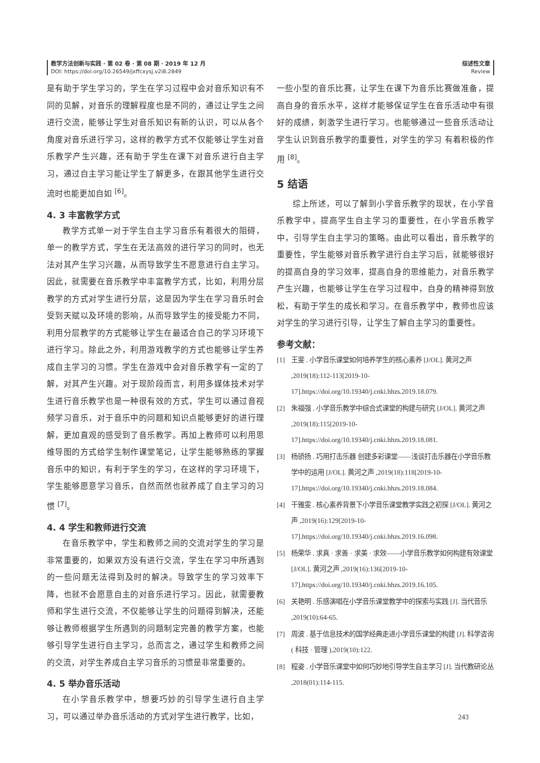教学方法创新与实践 · 第 02 卷 · 第 08 期 · 2019 年 12 月
DOI: https://doi.org/10.26549/jxffcxysj.v2i8.2849
综述性文章
Review
是有助于学生学习的，学生在学习过程中会对音乐知识有不同的见解，对音乐的理解程度也是不同的，通过让学生之间进行交流，能够让学生对音乐知识有新的认识，可以从各个角度对音乐进行学习，这样的教学方式不仅能够让学生对音乐教学产生兴趣，还有助于学生在课下对音乐进行自主学习，通过自主学习能让学生了解更多，在跟其他学生进行交流时也能更加自如 <sup>[6]</sup>。
4. 3 丰富教学方式
教学方式单一对于学生自主学习音乐有着很大的阻碍，单一的教学方式，学生在无法高效的进行学习的同时，也无法对其产生学习兴趣，从而导致学生不愿意进行自主学习。因此，就需要在音乐教学中丰富教学方式，比如，利用分层教学的方式对学生进行分层，这是因为学生在学习音乐时会受到天赋以及环境的影响，从而导致学生的接受能力不同，利用分层教学的方式能够让学生在最适合自己的学习环境下进行学习。除此之外，利用游戏教学的方式也能够让学生养成自主学习的习惯。学生在游戏中会对音乐教学有一定的了解，对其产生兴趣。对于现阶段而言，利用多媒体技术对学生进行音乐教学也是一种很有效的方式，学生可以通过音视频学习音乐，对于音乐中的问题和知识点能够更好的进行理解，更加直观的感受到了音乐教学。再加上教师可以利用思维导图的方式给学生制作课堂笔记，让学生能够熟练的掌握音乐中的知识，有利于学生的学习，在这样的学习环境下，学生能够愿意学习音乐，自然而然也就养成了自主学习的习惯 <sup>[7]</sup>。
4. 4 学生和教师进行交流
在音乐教学中，学生和教师之间的交流对学生的学习是非常重要的，如果双方没有进行交流，学生在学习中所遇到的一些问题无法得到及时的解决。导致学生的学习效率下降，也就不会愿意自主的对音乐进行学习。因此，就需要教师和学生进行交流，不仅能够让学生的问题得到解决，还能够让教师根据学生所遇到的问题制定完善的教学方案，也能够引导学生进行自主学习，总而言之，通过学生和教师之间的交流，对学生养成自主学习音乐的习惯是非常重要的。
4. 5 举办音乐活动
在小学音乐教学中，想要巧妙的引导学生进行自主学习，可以通过举办音乐活动的方式对学生进行教学，比如，
一些小型的音乐比赛，让学生在课下为音乐比赛做准备，提高自身的音乐水平，这样才能够保证学生在音乐活动中有很好的成绩，刺激学生进行学习。也能够通过一些音乐活动让学生认识到音乐教学的重要性，对学生的学习 有着积极的作用 <sup>[8]</sup>。
5 结语
综上所述，可以了解到小学音乐教学的现状，在小学音乐教学中，提高学生自主学习的重要性，在小学音乐教学中，引导学生自主学习的策略。由此可以看出，音乐教学的重要性，学生能够对音乐教学进行自主学习后，就能够很好的提高自身的学习效率，提高自身的思维能力，对音乐教学产生兴趣，也能够让学生在学习过程中，自身的精神得到放松，有助于学生的成长和学习。在音乐教学中，教师也应该对学生的学习进行引导，让学生了解自主学习的重要性。
参考文献：
[1] 王斐 . 小学音乐课堂如何培养学生的核心素养 [J/OL]. 黄河之声 ,2019(18):112-113[2019-10-17].https://doi.org/10.19340/j.cnki.hhzs.2019.18.079.
[2] 朱福强 . 小学音乐教学中综合式课堂的构建与研究 [J/OL]. 黄河之声 ,2019(18):115[2019-10-17].https://doi.org/10.19340/j.cnki.hhzs.2019.18.081.
[3] 杨骄扬 . 巧用打击乐器 创建多彩课堂——浅谈打击乐器在小学音乐教学中的运用 [J/OL]. 黄河之声 ,2019(18):118[2019-10-17].https://doi.org/10.19340/j.cnki.hhzs.2019.18.084.
[4] 干雅雯 . 核心素养背景下小学音乐课堂教学实践之初探 [J/OL]. 黄河之声 ,2019(16):129[2019-10-17].https://doi.org/10.19340/j.cnki.hhzs.2019.16.098.
[5] 杨荣华 . 求真 · 求善 · 求美 · 求效——小学音乐教学如何构建有效课堂 [J/OL]. 黄河之声 ,2019(16):136[2019-10-17].https://doi.org/10.19340/j.cnki.hhzs.2019.16.105.
[6] 关艳明 . 乐感演唱在小学音乐课堂教学中的探索与实践 [J]. 当代音乐 ,2019(10):64-65.
[7] 周波 . 基于信息技术的国学经典走进小学音乐课堂的构建 [J]. 科学咨询 ( 科技 · 管理 ),2019(10):122.
[8] 程姿 . 小学音乐课堂中如何巧妙地引导学生自主学习 [J]. 当代教研论丛 ,2018(01):114-115.
243